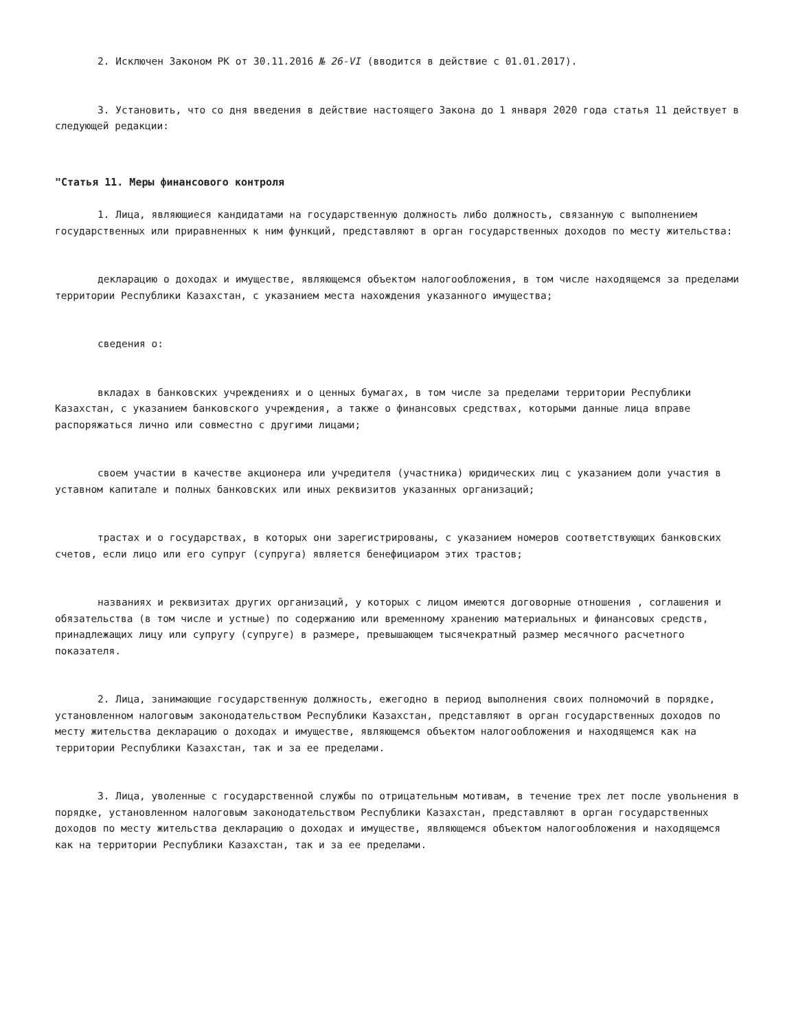2. Исключен Законом РК от 30.11.2016 № 26-VI (вводится в действие с 01.01.2017).
3. Установить, что со дня введения в действие настоящего Закона до 1 января 2020 года статья 11 действует в следующей редакции:
"Статья 11. Меры финансового контроля
1. Лица, являющиеся кандидатами на государственную должность либо должность, связанную с выполнением государственных или приравненных к ним функций, представляют в орган государственных доходов по месту жительства:
декларацию о доходах и имуществе, являющемся объектом налогообложения, в том числе находящемся за пределами территории Республики Казахстан, с указанием места нахождения указанного имущества;
сведения о:
вкладах в банковских учреждениях и о ценных бумагах, в том числе за пределами территории Республики Казахстан, с указанием банковского учреждения, а также о финансовых средствах, которыми данные лица вправе распоряжаться лично или совместно с другими лицами;
своем участии в качестве акционера или учредителя (участника) юридических лиц с указанием доли участия в уставном капитале и полных банковских или иных реквизитов указанных организаций;
трастах и о государствах, в которых они зарегистрированы, с указанием номеров соответствующих банковских счетов, если лицо или его супруг (супруга) является бенефициаром этих трастов;
названиях и реквизитах других организаций, у которых с лицом имеются договорные отношения , соглашения и обязательства (в том числе и устные) по содержанию или временному хранению материальных и финансовых средств, принадлежащих лицу или супругу (супруге) в размере, превышающем тысячекратный размер месячного расчетного показателя.
2. Лица, занимающие государственную должность, ежегодно в период выполнения своих полномочий в порядке, установленном налоговым законодательством Республики Казахстан, представляют в орган государственных доходов по месту жительства декларацию о доходах и имуществе, являющемся объектом налогообложения и находящемся как на территории Республики Казахстан, так и за ее пределами.
3. Лица, уволенные с государственной службы по отрицательным мотивам, в течение трех лет после увольнения в порядке, установленном налоговым законодательством Республики Казахстан, представляют в орган государственных доходов по месту жительства декларацию о доходах и имуществе, являющемся объектом налогообложения и находящемся как на территории Республики Казахстан, так и за ее пределами.